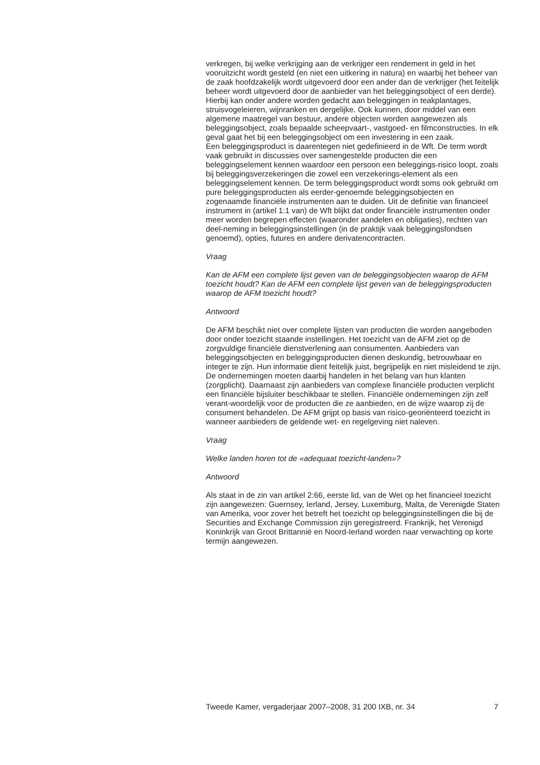verkregen, bij welke verkrijging aan de verkrijger een rendement in geld in het vooruitzicht wordt gesteld (en niet een uitkering in natura) en waarbij het beheer van de zaak hoofdzakelijk wordt uitgevoerd door een ander dan de verkrijger (het feitelijk beheer wordt uitgevoerd door de aanbieder van het beleggingsobject of een derde). Hierbij kan onder andere worden gedacht aan beleggingen in teakplantages, struisvogeleieren, wijnranken en dergelijke. Ook kunnen, door middel van een algemene maatregel van bestuur, andere objecten worden aangewezen als beleggingsobject, zoals bepaalde scheepvaart-, vastgoed- en filmconstructies. In elk geval gaat het bij een beleggingsobject om een investering in een zaak.
Een beleggingsproduct is daarentegen niet gedefinieerd in de Wft. De term wordt vaak gebruikt in discussies over samengestelde producten die een beleggingselement kennen waardoor een persoon een beleggings-risico loopt, zoals bij beleggingsverzekeringen die zowel een verzekerings-element als een beleggingselement kennen. De term beleggingsproduct wordt soms ook gebruikt om pure beleggingsproducten als eerder-genoemde beleggingsobjecten en zogenaamde financiële instrumenten aan te duiden. Uit de definitie van financieel instrument in (artikel 1:1 van) de Wft blijkt dat onder financiële instrumenten onder meer worden begrepen effecten (waaronder aandelen en obligaties), rechten van deel-neming in beleggingsinstellingen (in de praktijk vaak beleggingsfondsen genoemd), opties, futures en andere derivatencontracten.
Vraag
Kan de AFM een complete lijst geven van de beleggingsobjecten waarop de AFM toezicht houdt? Kan de AFM een complete lijst geven van de beleggingsproducten waarop de AFM toezicht houdt?
Antwoord
De AFM beschikt niet over complete lijsten van producten die worden aangeboden door onder toezicht staande instellingen. Het toezicht van de AFM ziet op de zorgvuldige financiële dienstverlening aan consumenten. Aanbieders van beleggingsobjecten en beleggingsproducten dienen deskundig, betrouwbaar en integer te zijn. Hun informatie dient feitelijk juist, begrijpelijk en niet misleidend te zijn. De ondernemingen moeten daarbij handelen in het belang van hun klanten (zorgplicht). Daarnaast zijn aanbieders van complexe financiële producten verplicht een financiële bijsluiter beschikbaar te stellen. Financiële ondernemingen zijn zelf verant-woordelijk voor de producten die ze aanbieden, en de wijze waarop zij de consument behandelen. De AFM grijpt op basis van risico-georiënteerd toezicht in wanneer aanbieders de geldende wet- en regelgeving niet naleven.
Vraag
Welke landen horen tot de «adequaat toezicht-landen»?
Antwoord
Als staat in de zin van artikel 2:66, eerste lid, van de Wet op het financieel toezicht zijn aangewezen: Guernsey, Ierland, Jersey, Luxemburg, Malta, de Verenigde Staten van Amerika, voor zover het betreft het toezicht op beleggingsinstellingen die bij de Securities and Exchange Commission zijn geregistreerd. Frankrijk, het Verenigd Koninkrijk van Groot Brittannië en Noord-Ierland worden naar verwachting op korte termijn aangewezen.
Tweede Kamer, vergaderjaar 2007–2008, 31 200 IXB, nr. 34 7